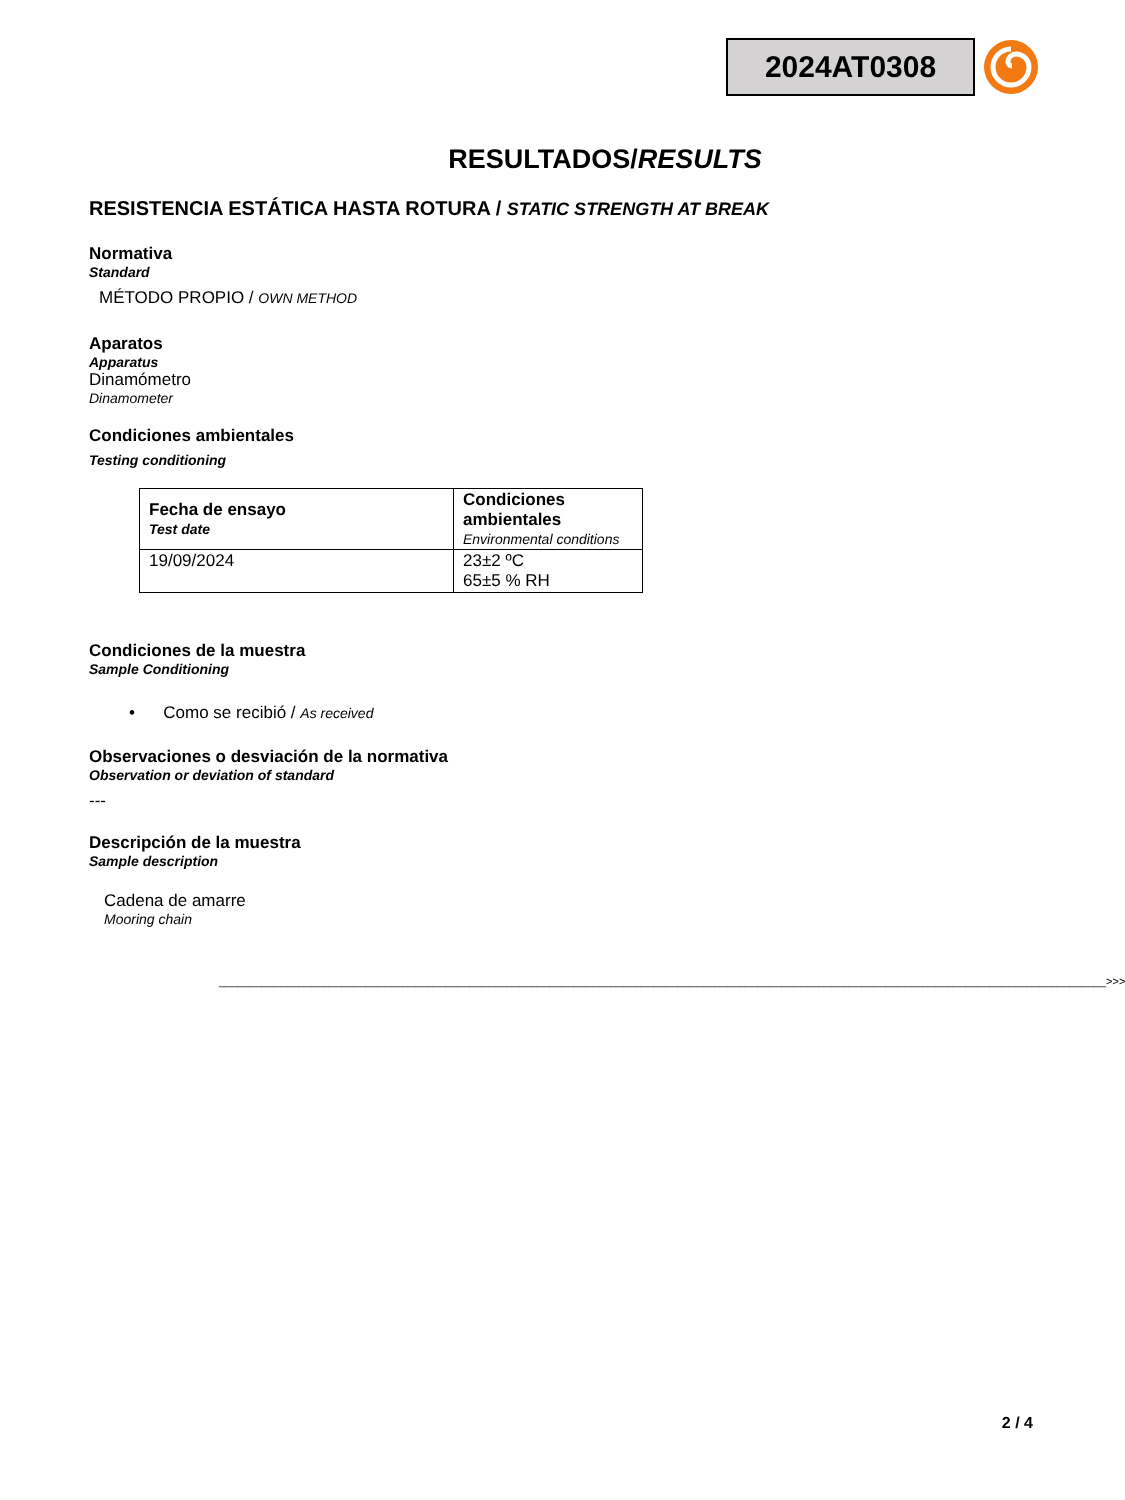2024AT0308
RESULTADOS/RESULTS
RESISTENCIA ESTÁTICA HASTA ROTURA / STATIC STRENGTH AT BREAK
Normativa
Standard
MÉTODO PROPIO / OWN METHOD
Aparatos
Apparatus
Dinamómetro
Dinamometer
Condiciones ambientales
Testing conditioning
| Fecha de ensayo Test date | Condiciones ambientales Environmental conditions |
| 19/09/2024 | 23±2 ºC 65±5 % RH |
Condiciones de la muestra
Sample Conditioning
• Como se recibió / As received
Observaciones o desviación de la normativa
Observation or deviation of standard
---
Descripción de la muestra
Sample description
Cadena de amarre
Mooring chain
_________________________________________________________________________________________________________________________________________________>>>
2 / 4